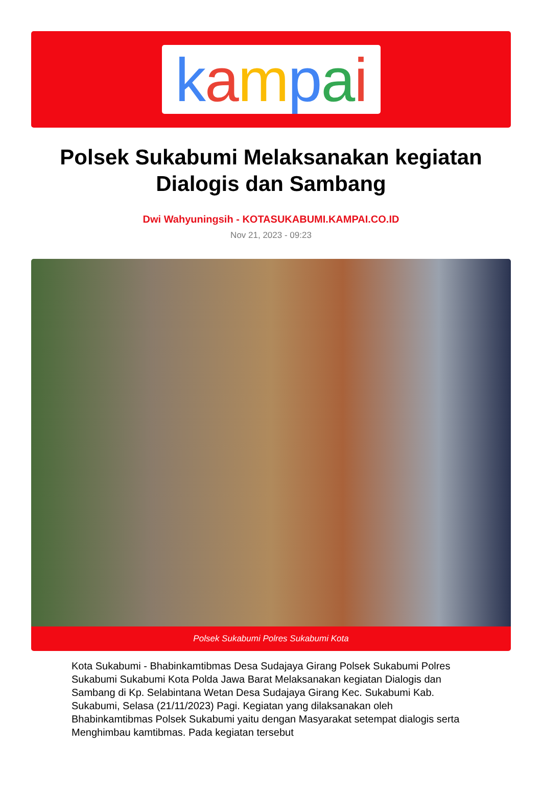kampai
Polsek Sukabumi Melaksanakan kegiatan Dialogis dan Sambang
Dwi Wahyuningsih - KOTASUKABUMI.KAMPAI.CO.ID
Nov 21, 2023 - 09:23
Polsek Sukabumi Polres Sukabumi Kota
Kota Sukabumi - Bhabinkamtibmas Desa Sudajaya Girang Polsek Sukabumi Polres Sukabumi Sukabumi Kota Polda Jawa Barat Melaksanakan kegiatan Dialogis dan Sambang di Kp. Selabintana Wetan Desa Sudajaya Girang Kec. Sukabumi Kab. Sukabumi, Selasa (21/11/2023) Pagi. Kegiatan yang dilaksanakan oleh Bhabinkamtibmas Polsek Sukabumi yaitu dengan Masyarakat setempat dialogis serta Menghimbau kamtibmas. Pada kegiatan tersebut